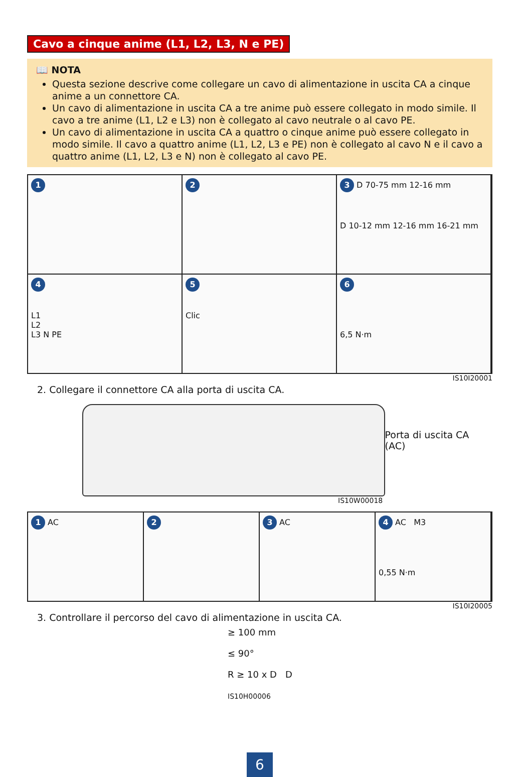Cavo a cinque anime (L1, L2, L3, N e PE)
📖 NOTA
Questa sezione descrive come collegare un cavo di alimentazione in uscita CA a cinque anime a un connettore CA.
Un cavo di alimentazione in uscita CA a tre anime può essere collegato in modo simile. Il cavo a tre anime (L1, L2 e L3) non è collegato al cavo neutrale o al cavo PE.
Un cavo di alimentazione in uscita CA a quattro o cinque anime può essere collegato in modo simile. Il cavo a quattro anime (L1, L2, L3 e PE) non è collegato al cavo N e il cavo a quattro anime (L1, L2, L3 e N) non è collegato al cavo PE.
1 2 3 D 70-75 mm 12-16 mm
D 10-12 mm 12-16 mm 16-21 mm
4
L1
L2
L3 N PE
5
Clic
6
6,5 N·m
IS10I20001
2. Collegare il connettore CA alla porta di uscita CA.
Porta di uscita CA (AC)
IS10W00018
1 AC
2 3 AC
4 AC M3
0,55 N·m
IS10I20005
3. Controllare il percorso del cavo di alimentazione in uscita CA.
≥ 100 mm
≤ 90°
R ≥ 10 x D D
IS10H00006
6